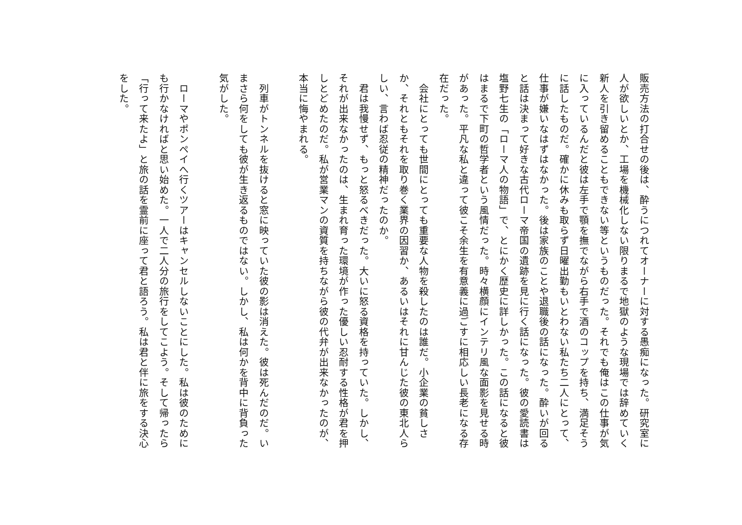販売方法の打合せの後は、酔うにつれてオーナーに対する愚痴になった。研究室に人が欲しいとか、工場を機械化しない限りまるで地獄のような現場では辞めていく新人を引き留めることもできない等というものだった。それでも俺はこの仕事が気に入っているんだと彼は左手で顎を撫でながら右手で酒のコップを持ち、満足そうに話したものだ。確かに休みも取らず日曜出勤もいとわない私たち二人にとって、仕事が嫌いなはずはなかった。後は家族のことや退職後の話になった。酔いが回ると話は決まって好きな古代ローマ帝国の遺跡を見に行く話になった。彼の愛読書は塩野七生の「ローマ人の物語」で、とにかく歴史に詳しかった。この話になると彼はまるで下町の哲学者という風情だった。時々横顔にインテリ風な面影を見せる時があった。平凡な私と違って彼こそ余生を有意義に過ごすに相応しい長老になる存在だった。
　会社にとっても世間にとっても重要な人物を殺したのは誰だ。小企業の貧しさか、それともそれを取り巻く業界の因習か、あるいはそれに甘んじた彼の東北人らしい、言わば忍従の精神だったのか。
　君は我慢せず、もっと怒るべきだった。大いに怒る資格を持っていた。しかし、それが出来なかったのは、生まれ育った環境が作った優しい忍耐する性格が君を押しとどめたのだ。私が営業マンの資質を持ちながら彼の代弁が出来なかったのが、本当に悔やまれる。
　列車がトンネルを抜けると窓に映っていた彼の影は消えた。彼は死んだのだ。いまさら何をしても彼が生き返るものではない。しかし、私は何かを背中に背負った気がした。
　ローマやポンペイへ行くツアーはキャンセルしないことにした。私は彼のためにも行かなければと思い始めた。一人で二人分の旅行をしてこよう。そして帰ったら「行って来たよ」と旅の話を霊前に座って君と語ろう。私は君と伴に旅をする決心をした。